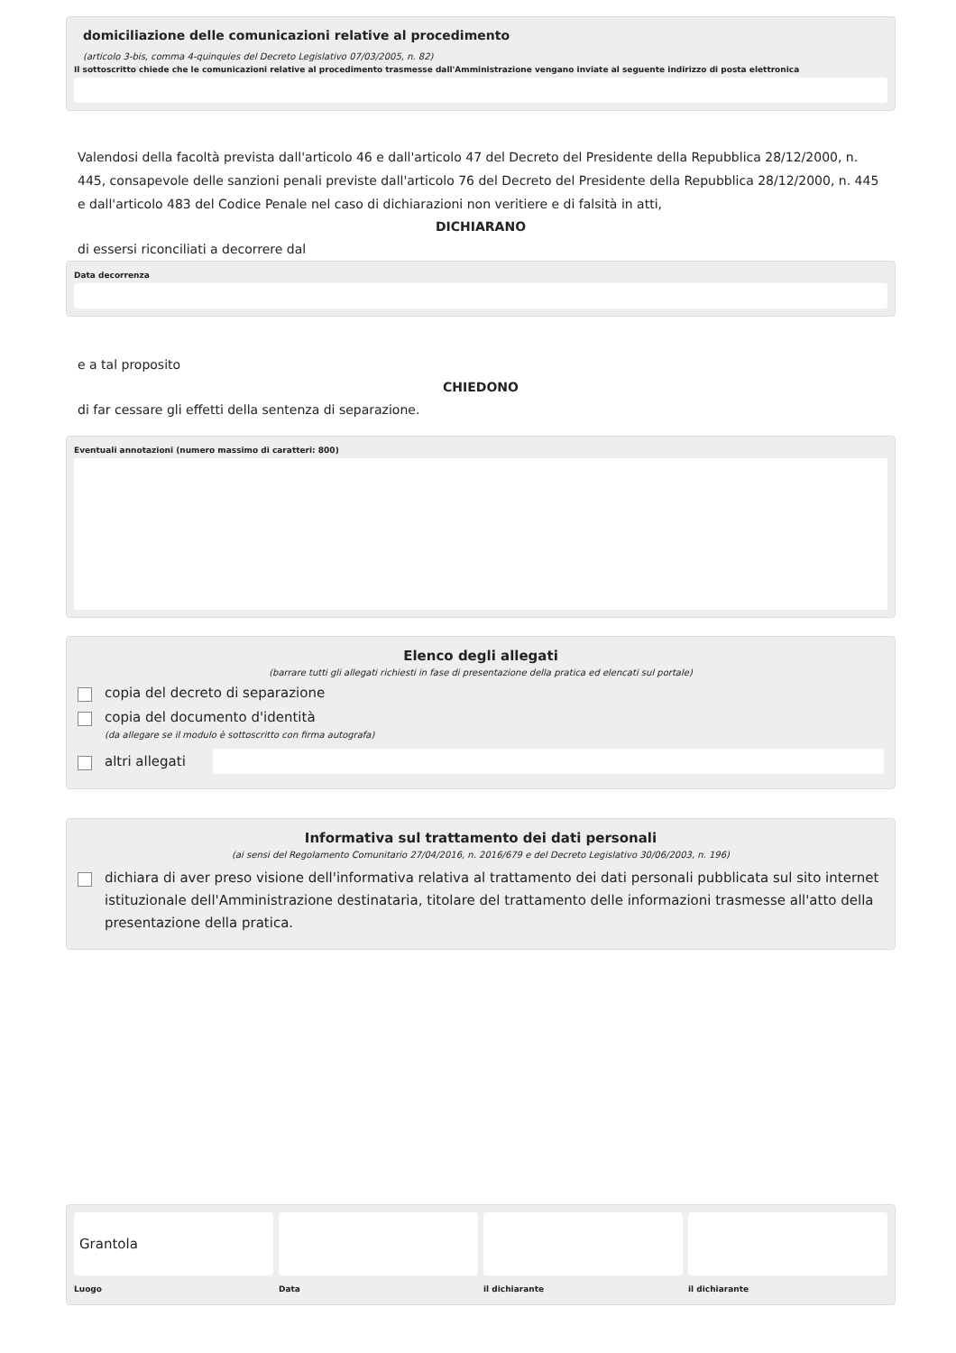domiciliazione delle comunicazioni relative al procedimento
(articolo 3-bis, comma 4-quinquies del Decreto Legislativo 07/03/2005, n. 82)
Il sottoscritto chiede che le comunicazioni relative al procedimento trasmesse dall'Amministrazione vengano inviate al seguente indirizzo di posta elettronica
Valendosi della facoltà prevista dall'articolo 46 e dall'articolo 47 del Decreto del Presidente della Repubblica 28/12/2000, n. 445, consapevole delle sanzioni penali previste dall'articolo 76 del Decreto del Presidente della Repubblica 28/12/2000, n. 445 e dall'articolo 483 del Codice Penale nel caso di dichiarazioni non veritiere e di falsità in atti,
DICHIARANO
di essersi riconciliati a decorrere dal
Data decorrenza
e a tal proposito
CHIEDONO
di far cessare gli effetti della sentenza di separazione.
Eventuali annotazioni (numero massimo di caratteri: 800)
Elenco degli allegati
(barrare tutti gli allegati richiesti in fase di presentazione della pratica ed elencati sul portale)
copia del decreto di separazione
copia del documento d'identità
(da allegare se il modulo è sottoscritto con firma autografa)
altri allegati
Informativa sul trattamento dei dati personali
(ai sensi del Regolamento Comunitario 27/04/2016, n. 2016/679 e del Decreto Legislativo 30/06/2003, n. 196)
dichiara di aver preso visione dell'informativa relativa al trattamento dei dati personali pubblicata sul sito internet istituzionale dell'Amministrazione destinataria, titolare del trattamento delle informazioni trasmesse all'atto della presentazione della pratica.
Grantola
Luogo
Data il dichiarante il dichiarante